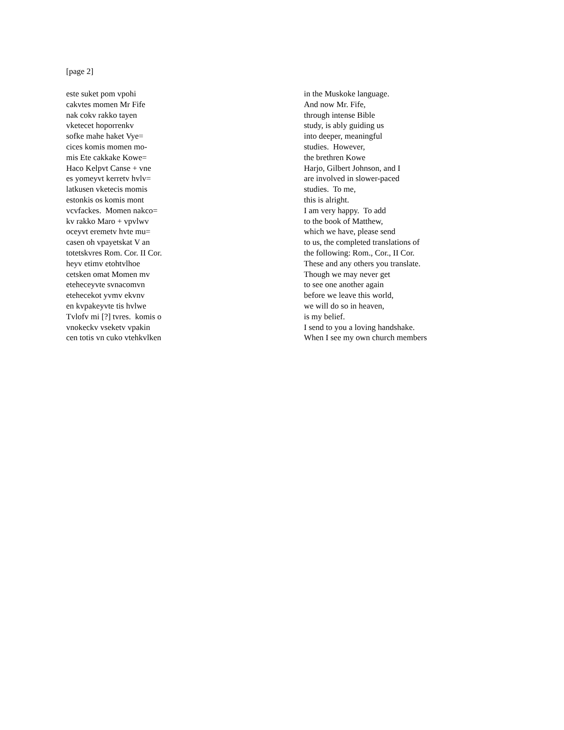[page 2]
este suket pom vpohi
cakvtes momen Mr Fife
nak cokv rakko tayen
vketecet hoporrenkv
sofke mahe haket Vye=
cices komis momen mo-
mis Ete cakkake Kowe=
Haco Kelpvt Canse + vne
es yomeyvt kerretv hvlv=
latkusen vketecis momis
estonkis os komis mont
vcvfackes. Momen nakco=
kv rakko Maro + vpvlwv
oceyvt eremetv hvte mu=
casen oh vpayetskat V an
totetskvres Rom. Cor. II Cor.
heyv etimv etohtvlhoe
cetsken omat Momen mv
eteheceyvte svnacomvn
etehecekot yvmv ekvnv
en kvpakeyvte tis hvlwe
Tvlofv mi [?] tvres. komis o
vnokeckv vseketv vpakin
cen totis vn cuko vtehkvlken
in the Muskoke language.
And now Mr. Fife,
through intense Bible
study, is ably guiding us
into deeper, meaningful
studies. However,
the brethren Kowe
Harjo, Gilbert Johnson, and I
are involved in slower-paced
studies. To me,
this is alright.
I am very happy. To add
to the book of Matthew,
which we have, please send
to us, the completed translations of
the following: Rom., Cor., II Cor.
These and any others you translate.
Though we may never get
to see one another again
before we leave this world,
we will do so in heaven,
is my belief.
I send to you a loving handshake.
When I see my own church members